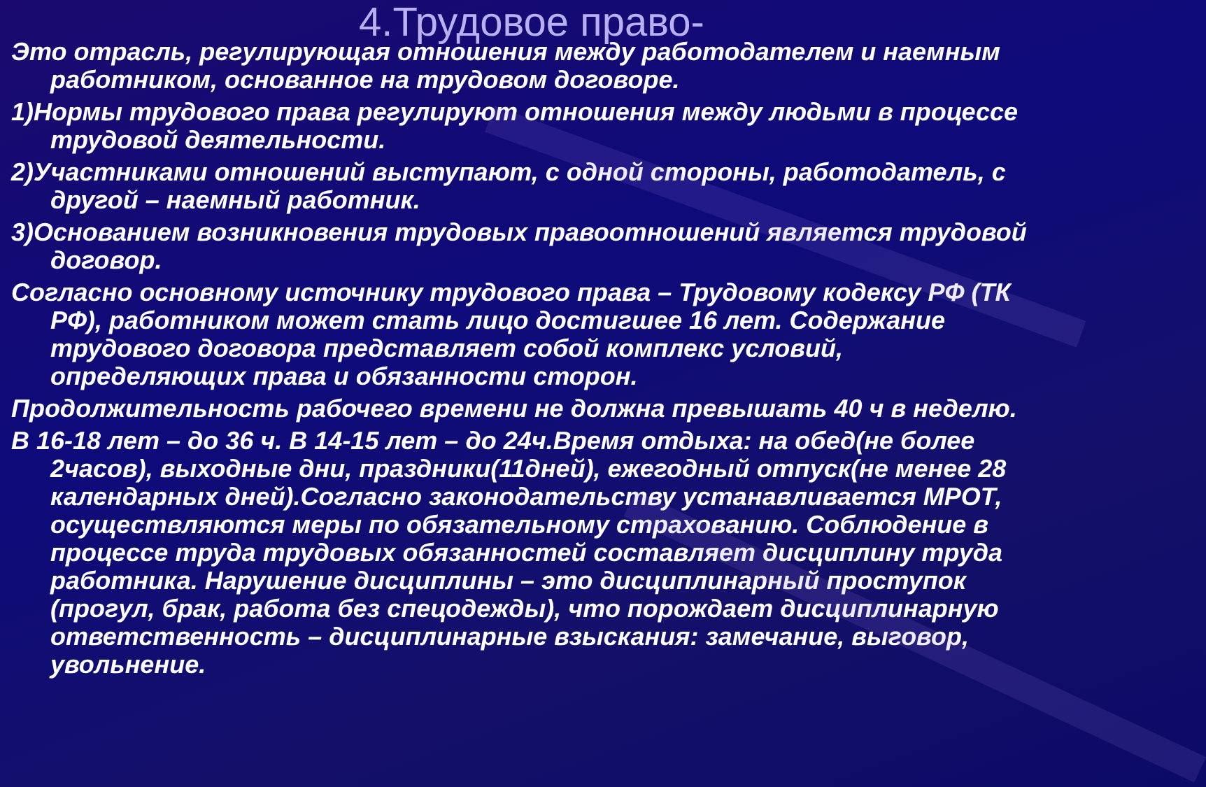4.Трудовое право-
Это отрасль, регулирующая отношения между работодателем и наемным работником, основанное на трудовом договоре.
1)Нормы трудового права регулируют отношения между людьми в процессе трудовой деятельности.
2)Участниками отношений выступают, с одной стороны, работодатель, с другой – наемный работник.
3)Основанием возникновения трудовых правоотношений является трудовой договор.
Согласно основному источнику трудового права – Трудовому кодексу РФ (ТК РФ), работником может стать лицо достигшее 16 лет. Содержание трудового договора представляет собой комплекс условий, определяющих права и обязанности сторон.
Продолжительность рабочего времени не должна превышать 40 ч в неделю.
В 16-18 лет – до 36 ч. В 14-15 лет – до 24ч.Время отдыха: на обед(не более 2часов), выходные дни, праздники(11дней), ежегодный отпуск(не менее 28 календарных дней).Согласно законодательству устанавливается МРОТ, осуществляются меры по обязательному страхованию. Соблюдение в процессе труда трудовых обязанностей составляет дисциплину труда работника. Нарушение дисциплины – это дисциплинарный проступок (прогул, брак, работа без спецодежды), что порождает дисциплинарную ответственность – дисциплинарные взыскания: замечание, выговор, увольнение.